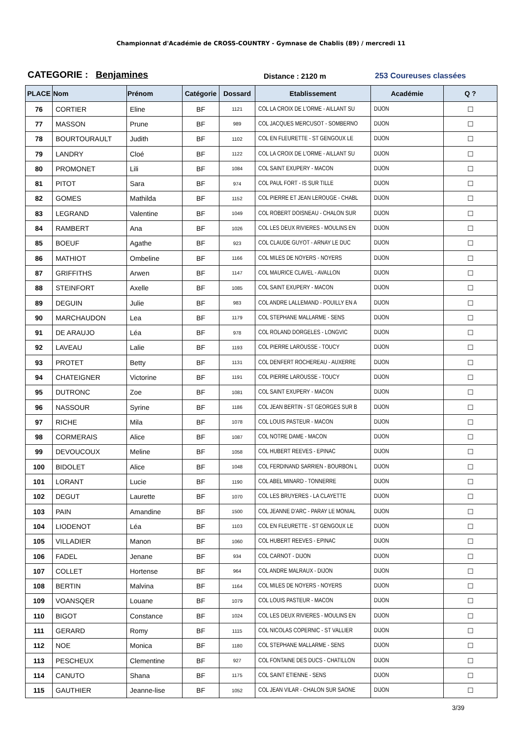Championnat d'Académie de CROSS-COUNTRY - Gymnase de Chablis (89) / mercredi 11
CATEGORIE : Benjamines
Distance : 2120 m
253 Coureuses classées
| PLACE | Nom | Prénom | Catégorie | Dossard | Etablissement | Académie | Q ? |
| --- | --- | --- | --- | --- | --- | --- | --- |
| 76 | CORTIER | Eline | BF | 1121 | COL LA CROIX DE L'ORME - AILLANT SU | DIJON | ☐ |
| 77 | MASSON | Prune | BF | 989 | COL JACQUES MERCUSOT - SOMBERNO | DIJON | ☐ |
| 78 | BOURTOURAULT | Judith | BF | 1102 | COL EN FLEURETTE - ST GENGOUX LE | DIJON | ☐ |
| 79 | LANDRY | Cloé | BF | 1122 | COL LA CROIX DE L'ORME - AILLANT SU | DIJON | ☐ |
| 80 | PROMONET | Lili | BF | 1084 | COL SAINT EXUPERY - MACON | DIJON | ☐ |
| 81 | PITOT | Sara | BF | 974 | COL PAUL FORT - IS SUR TILLE | DIJON | ☐ |
| 82 | GOMES | Mathilda | BF | 1152 | COL PIERRE ET JEAN LEROUGE - CHABL | DIJON | ☐ |
| 83 | LEGRAND | Valentine | BF | 1049 | COL ROBERT DOISNEAU - CHALON SUR | DIJON | ☐ |
| 84 | RAMBERT | Ana | BF | 1026 | COL LES DEUX RIVIERES - MOULINS EN | DIJON | ☐ |
| 85 | BOEUF | Agathe | BF | 923 | COL CLAUDE GUYOT - ARNAY LE DUC | DIJON | ☐ |
| 86 | MATHIOT | Ombeline | BF | 1166 | COL MILES DE NOYERS - NOYERS | DIJON | ☐ |
| 87 | GRIFFITHS | Arwen | BF | 1147 | COL MAURICE CLAVEL - AVALLON | DIJON | ☐ |
| 88 | STEINFORT | Axelle | BF | 1085 | COL SAINT EXUPERY - MACON | DIJON | ☐ |
| 89 | DEGUIN | Julie | BF | 983 | COL ANDRE LALLEMAND - POUILLY EN A | DIJON | ☐ |
| 90 | MARCHAUDON | Lea | BF | 1179 | COL STEPHANE MALLARME - SENS | DIJON | ☐ |
| 91 | DE ARAUJO | Léa | BF | 978 | COL ROLAND DORGELES - LONGVIC | DIJON | ☐ |
| 92 | LAVEAU | Lalie | BF | 1193 | COL PIERRE LAROUSSE - TOUCY | DIJON | ☐ |
| 93 | PROTET | Betty | BF | 1131 | COL DENFERT ROCHEREAU - AUXERRE | DIJON | ☐ |
| 94 | CHATEIGNER | Victorine | BF | 1191 | COL PIERRE LAROUSSE - TOUCY | DIJON | ☐ |
| 95 | DUTRONC | Zoe | BF | 1081 | COL SAINT EXUPERY - MACON | DIJON | ☐ |
| 96 | NASSOUR | Syrine | BF | 1186 | COL JEAN BERTIN - ST GEORGES SUR B | DIJON | ☐ |
| 97 | RICHE | Mila | BF | 1078 | COL LOUIS PASTEUR - MACON | DIJON | ☐ |
| 98 | CORMERAIS | Alice | BF | 1087 | COL NOTRE DAME - MACON | DIJON | ☐ |
| 99 | DEVOUCOUX | Meline | BF | 1058 | COL HUBERT REEVES - EPINAC | DIJON | ☐ |
| 100 | BIDOLET | Alice | BF | 1048 | COL FERDINAND SARRIEN - BOURBON L | DIJON | ☐ |
| 101 | LORANT | Lucie | BF | 1190 | COL ABEL MINARD - TONNERRE | DIJON | ☐ |
| 102 | DEGUT | Laurette | BF | 1070 | COL LES BRUYERES - LA CLAYETTE | DIJON | ☐ |
| 103 | PAIN | Amandine | BF | 1500 | COL JEANNE D'ARC - PARAY LE MONIAL | DIJON | ☐ |
| 104 | LIODENOT | Léa | BF | 1103 | COL EN FLEURETTE - ST GENGOUX LE | DIJON | ☐ |
| 105 | VILLADIER | Manon | BF | 1060 | COL HUBERT REEVES - EPINAC | DIJON | ☐ |
| 106 | FADEL | Jenane | BF | 934 | COL CARNOT - DIJON | DIJON | ☐ |
| 107 | COLLET | Hortense | BF | 964 | COL ANDRE MALRAUX - DIJON | DIJON | ☐ |
| 108 | BERTIN | Malvina | BF | 1164 | COL MILES DE NOYERS - NOYERS | DIJON | ☐ |
| 109 | VOANSQER | Louane | BF | 1079 | COL LOUIS PASTEUR - MACON | DIJON | ☐ |
| 110 | BIGOT | Constance | BF | 1024 | COL LES DEUX RIVIERES - MOULINS EN | DIJON | ☐ |
| 111 | GERARD | Romy | BF | 1115 | COL NICOLAS COPERNIC - ST VALLIER | DIJON | ☐ |
| 112 | NOE | Monica | BF | 1180 | COL STEPHANE MALLARME - SENS | DIJON | ☐ |
| 113 | PESCHEUX | Clementine | BF | 927 | COL FONTAINE DES DUCS - CHATILLON | DIJON | ☐ |
| 114 | CANUTO | Shana | BF | 1175 | COL SAINT ETIENNE - SENS | DIJON | ☐ |
| 115 | GAUTHIER | Jeanne-lise | BF | 1052 | COL JEAN VILAR - CHALON SUR SAONE | DIJON | ☐ |
3/39